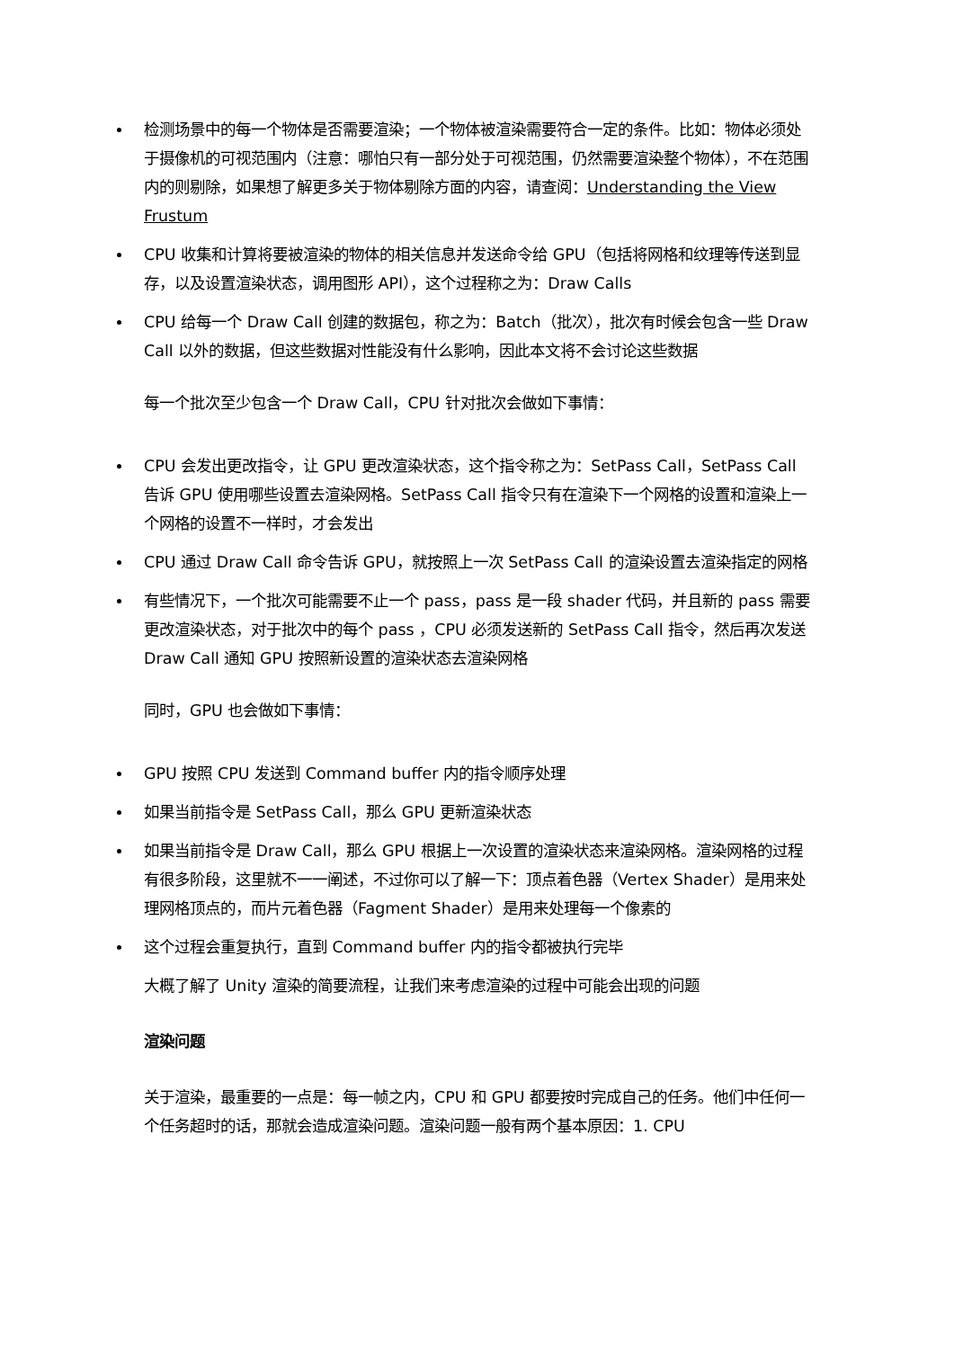检测场景中的每一个物体是否需要渲染；一个物体被渲染需要符合一定的条件。比如：物体必须处于摄像机的可视范围内（注意：哪怕只有一部分处于可视范围，仍然需要渲染整个物体），不在范围内的则剔除，如果想了解更多关于物体剔除方面的内容，请查阅：Understanding the View Frustum
CPU 收集和计算将要被渲染的物体的相关信息并发送命令给 GPU（包括将网格和纹理等传送到显存，以及设置渲染状态，调用图形 API），这个过程称之为：Draw Calls
CPU 给每一个 Draw Call 创建的数据包，称之为：Batch（批次），批次有时候会包含一些 Draw Call 以外的数据，但这些数据对性能没有什么影响，因此本文将不会讨论这些数据
每一个批次至少包含一个 Draw Call，CPU 针对批次会做如下事情：
CPU 会发出更改指令，让 GPU 更改渲染状态，这个指令称之为：SetPass Call，SetPass Call 告诉 GPU 使用哪些设置去渲染网格。SetPass Call 指令只有在渲染下一个网格的设置和渲染上一个网格的设置不一样时，才会发出
CPU 通过 Draw Call 命令告诉 GPU，就按照上一次 SetPass Call 的渲染设置去渲染指定的网格
有些情况下，一个批次可能需要不止一个 pass，pass 是一段 shader 代码，并且新的 pass 需要更改渲染状态，对于批次中的每个 pass ，CPU 必须发送新的 SetPass Call 指令，然后再次发送 Draw Call 通知 GPU 按照新设置的渲染状态去渲染网格
同时，GPU 也会做如下事情：
GPU 按照 CPU 发送到 Command buffer 内的指令顺序处理
如果当前指令是 SetPass Call，那么 GPU 更新渲染状态
如果当前指令是 Draw Call，那么 GPU 根据上一次设置的渲染状态来渲染网格。渲染网格的过程有很多阶段，这里就不一一阐述，不过你可以了解一下：顶点着色器（Vertex Shader）是用来处理网格顶点的，而片元着色器（Fagment Shader）是用来处理每一个像素的
这个过程会重复执行，直到 Command buffer 内的指令都被执行完毕
大概了解了 Unity 渲染的简要流程，让我们来考虑渲染的过程中可能会出现的问题
渲染问题
关于渲染，最重要的一点是：每一帧之内，CPU 和 GPU 都要按时完成自己的任务。他们中任何一个任务超时的话，那就会造成渲染问题。渲染问题一般有两个基本原因：1. CPU